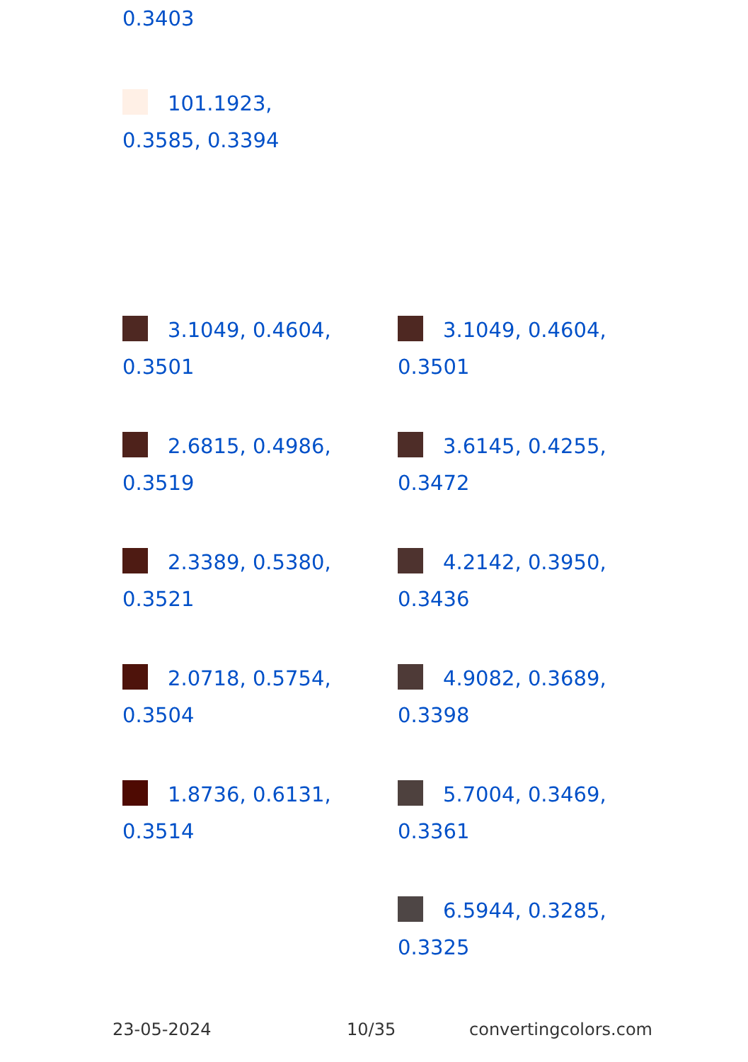0.3403
101.1923, 0.3585, 0.3394
3.1049, 0.4604, 0.3501
3.1049, 0.4604, 0.3501
2.6815, 0.4986, 0.3519
3.6145, 0.4255, 0.3472
2.3389, 0.5380, 0.3521
4.2142, 0.3950, 0.3436
2.0718, 0.5754, 0.3504
4.9082, 0.3689, 0.3398
1.8736, 0.6131, 0.3514
5.7004, 0.3469, 0.3361
6.5944, 0.3285, 0.3325
23-05-2024 10/35 convertingcolors.com